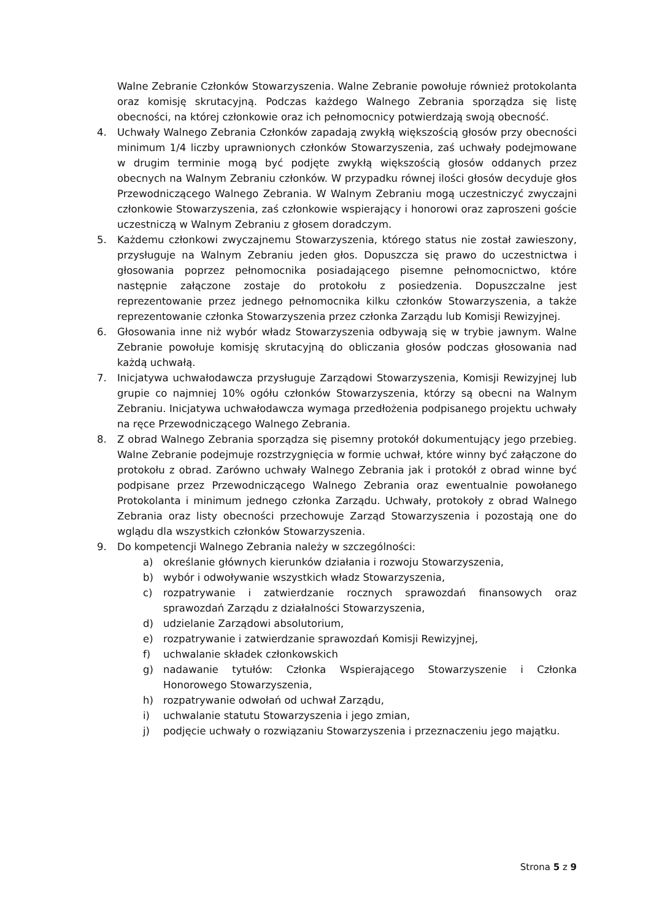Walne Zebranie Członków Stowarzyszenia. Walne Zebranie powołuje również protokolanta oraz komisję skrutacyjną. Podczas każdego Walnego Zebrania sporządza się listę obecności, na której członkowie oraz ich pełnomocnicy potwierdzają swoją obecność.
4. Uchwały Walnego Zebrania Członków zapadają zwykłą większością głosów przy obecności minimum 1/4 liczby uprawnionych członków Stowarzyszenia, zaś uchwały podejmowane w drugim terminie mogą być podjęte zwykłą większością głosów oddanych przez obecnych na Walnym Zebraniu członków. W przypadku równej ilości głosów decyduje głos Przewodniczącego Walnego Zebrania. W Walnym Zebraniu mogą uczestniczyć zwyczajni członkowie Stowarzyszenia, zaś członkowie wspierający i honorowi oraz zaproszeni goście uczestniczą w Walnym Zebraniu z głosem doradczym.
5. Każdemu członkowi zwyczajnemu Stowarzyszenia, którego status nie został zawieszony, przysługuje na Walnym Zebraniu jeden głos. Dopuszcza się prawo do uczestnictwa i głosowania poprzez pełnomocnika posiadającego pisemne pełnomocnictwo, które następnie załączone zostaje do protokołu z posiedzenia. Dopuszczalne jest reprezentowanie przez jednego pełnomocnika kilku członków Stowarzyszenia, a także reprezentowanie członka Stowarzyszenia przez członka Zarządu lub Komisji Rewizyjnej.
6. Głosowania inne niż wybór władz Stowarzyszenia odbywają się w trybie jawnym. Walne Zebranie powołuje komisję skrutacyjną do obliczania głosów podczas głosowania nad każdą uchwałą.
7. Inicjatywa uchwałodawcza przysługuje Zarządowi Stowarzyszenia, Komisji Rewizyjnej lub grupie co najmniej 10% ogółu członków Stowarzyszenia, którzy są obecni na Walnym Zebraniu. Inicjatywa uchwałodawcza wymaga przedłożenia podpisanego projektu uchwały na ręce Przewodniczącego Walnego Zebrania.
8. Z obrad Walnego Zebrania sporządza się pisemny protokół dokumentujący jego przebieg. Walne Zebranie podejmuje rozstrzygnięcia w formie uchwał, które winny być załączone do protokołu z obrad. Zarówno uchwały Walnego Zebrania jak i protokół z obrad winne być podpisane przez Przewodniczącego Walnego Zebrania oraz ewentualnie powołanego Protokolanta i minimum jednego członka Zarządu. Uchwały, protokoły z obrad Walnego Zebrania oraz listy obecności przechowuje Zarząd Stowarzyszenia i pozostają one do wglądu dla wszystkich członków Stowarzyszenia.
9. Do kompetencji Walnego Zebrania należy w szczególności:
a) określanie głównych kierunków działania i rozwoju Stowarzyszenia,
b) wybór i odwoływanie wszystkich władz Stowarzyszenia,
c) rozpatrywanie i zatwierdzanie rocznych sprawozdań finansowych oraz sprawozdań Zarządu z działalności Stowarzyszenia,
d) udzielanie Zarządowi absolutorium,
e) rozpatrywanie i zatwierdzanie sprawozdań Komisji Rewizyjnej,
f) uchwalanie składek członkowskich
g) nadawanie tytułów: Członka Wspierającego Stowarzyszenie i Członka Honorowego Stowarzyszenia,
h) rozpatrywanie odwołań od uchwał Zarządu,
i) uchwalanie statutu Stowarzyszenia i jego zmian,
j) podjęcie uchwały o rozwiązaniu Stowarzyszenia i przeznaczeniu jego majątku.
Strona 5 z 9